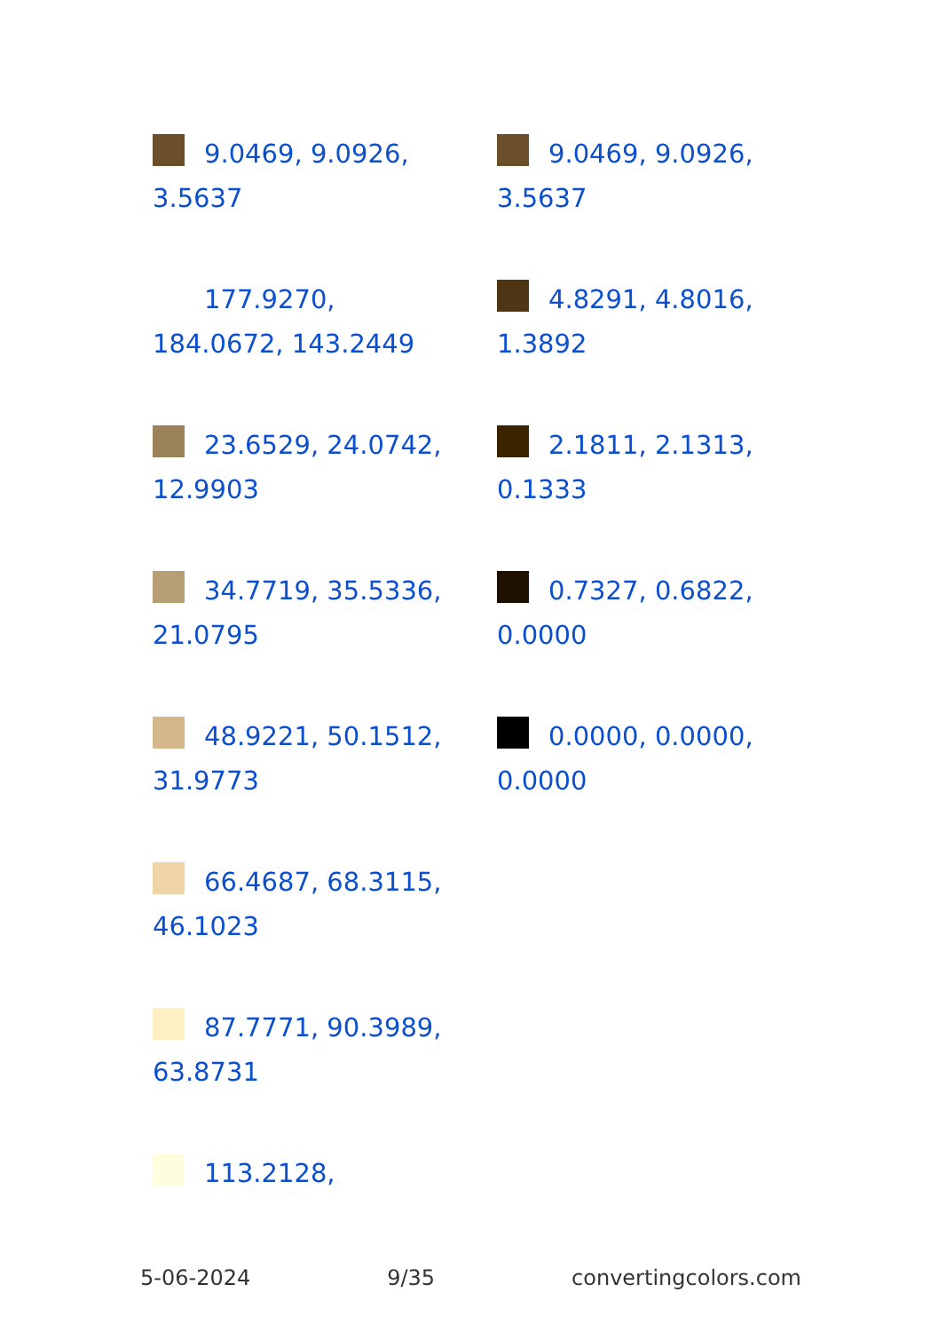9.0469, 9.0926, 3.5637
177.9270, 184.0672, 143.2449
23.6529, 24.0742, 12.9903
34.7719, 35.5336, 21.0795
48.9221, 50.1512, 31.9773
66.4687, 68.3115, 46.1023
87.7771, 90.3989, 63.8731
113.2128,
9.0469, 9.0926, 3.5637
4.8291, 4.8016, 1.3892
2.1811, 2.1313, 0.1333
0.7327, 0.6822, 0.0000
0.0000, 0.0000, 0.0000
5-06-2024 9/35 convertingcolors.com